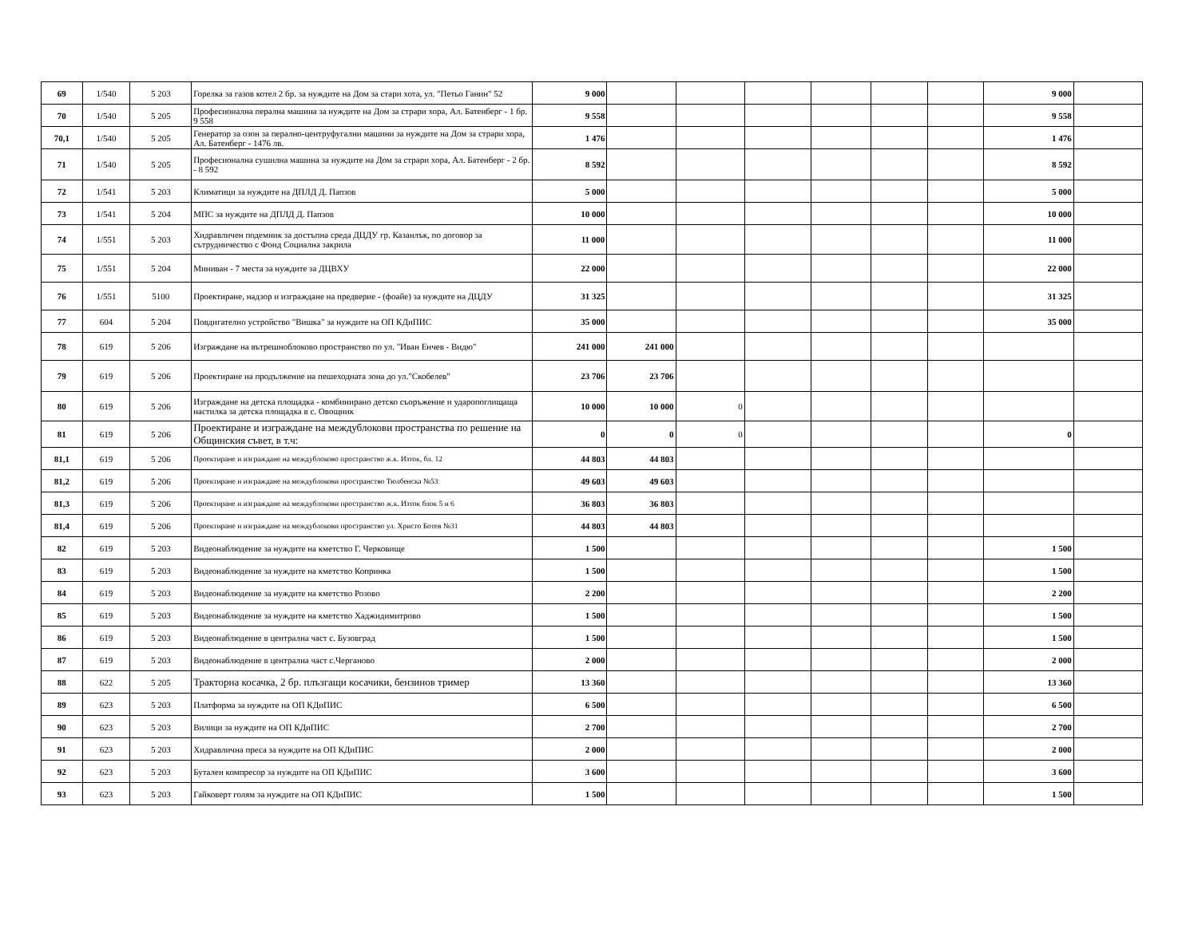| 69 | 1/540 | 5 203 | Горелка за газов котел 2 бр. за нуждите на Дом за стари хота, ул. "Петьо Ганин" 52 | 9 000 | | | | | | | 9 000 | |
| 70 | 1/540 | 5 205 | Професионална перална машина за нуждите на Дом за страри хора, Ал. Батенберг - 1 бр. 9 558 | 9 558 | | | | | | | 9 558 | |
| 70,1 | 1/540 | 5 205 | Генератор за озон за перално-центруфугални машини за нуждите на Дом за страри хора, Ал. Батенберг - 1476 лв. | 1 476 | | | | | | | 1 476 | |
| 71 | 1/540 | 5 205 | Професионална сушилна машина за нуждите на Дом за страри хора, Ал. Батенберг - 2 бр. - 8 592 | 8 592 | | | | | | | 8 592 | |
| 72 | 1/541 | 5 203 | Климатици за нуждите на ДПЛД Д. Папзов | 5 000 | | | | | | | 5 000 | |
| 73 | 1/541 | 5 204 | МПС за нуждите на ДПЛД Д. Папзов | 10 000 | | | | | | | 10 000 | |
| 74 | 1/551 | 5 203 | Хидравличен подемник за достъпна среда ДЦДУ гр. Казанлък, по договор за сътрудничество с Фонд Социална закрила | 11 000 | | | | | | | 11 000 | |
| 75 | 1/551 | 5 204 | Миниван - 7 места за нуждите за ДЦВХУ | 22 000 | | | | | | | 22 000 | |
| 76 | 1/551 | 5100 | Проектиране, надзор и изграждане на предверие - (фоайе) за нуждите на ДЦДУ | 31 325 | | | | | | | 31 325 | |
| 77 | 604 | 5 204 | Повдигателно устройство "Вишка" за нуждите на ОП КДиПИС | 35 000 | | | | | | | 35 000 | |
| 78 | 619 | 5 206 | Изграждане на вътрешноблоково пространство по ул. "Иван Енчев - Видю" | 241 000 | 241 000 | | | | | | | |
| 79 | 619 | 5 206 | Проектиране на продължение на пешеходната зона до ул."Скобелев" | 23 706 | 23 706 | | | | | | | |
| 80 | 619 | 5 206 | Изграждане на детска площадка - комбинирано детско съоръжение и ударопоглищаща настилка за детска площадка в с. Овощник | 10 000 | 10 000 | 0 | | | | | | |
| 81 | 619 | 5 206 | Проектиране и изграждане на междублокови пространства по решение на Общинския съвет, в т.ч: | 0 | 0 | 0 | | | | | 0 | |
| 81,1 | 619 | 5 206 | Проектиране и изграждане на междублоково пространство ж.к. Изток, бл. 12 | 44 803 | 44 803 | | | | | | | |
| 81,2 | 619 | 5 206 | Проектиране и изграждане на междублокови пространство Тюлбенска №53 | 49 603 | 49 603 | | | | | | | |
| 81,3 | 619 | 5 206 | Проектиране и изграждане на междублокови пространство ж.к. Изток блок 5 и 6 | 36 803 | 36 803 | | | | | | | |
| 81,4 | 619 | 5 206 | Проектиране и изграждане на междублокови пространство ул. Христо Ботев №31 | 44 803 | 44 803 | | | | | | | |
| 82 | 619 | 5 203 | Видеонаблюдение за нуждите на кметство Г. Черковище | 1 500 | | | | | | | 1 500 | |
| 83 | 619 | 5 203 | Видеонаблюдение за нуждите на кметство Копринка | 1 500 | | | | | | | 1 500 | |
| 84 | 619 | 5 203 | Видеонаблюдение за нуждите на кметство Розово | 2 200 | | | | | | | 2 200 | |
| 85 | 619 | 5 203 | Видеонаблюдение за нуждите на кметство Хаджидимитрово | 1 500 | | | | | | | 1 500 | |
| 86 | 619 | 5 203 | Видеонаблюдение в централна част с. Бузовград | 1 500 | | | | | | | 1 500 | |
| 87 | 619 | 5 203 | Видеонаблюдение в централна част с.Черганово | 2 000 | | | | | | | 2 000 | |
| 88 | 622 | 5 205 | Тракторна косачка, 2 бр. плъзгащи косачики, бензинов тример | 13 360 | | | | | | | 13 360 | |
| 89 | 623 | 5 203 | Платформа за нуждите на ОП КДиПИС | 6 500 | | | | | | | 6 500 | |
| 90 | 623 | 5 203 | Вилици за нуждите на ОП КДиПИС | 2 700 | | | | | | | 2 700 | |
| 91 | 623 | 5 203 | Хидравлична преса за нуждите на ОП КДиПИС | 2 000 | | | | | | | 2 000 | |
| 92 | 623 | 5 203 | Бутален компресор за нуждите на ОП КДиПИС | 3 600 | | | | | | | 3 600 | |
| 93 | 623 | 5 203 | Гайковерт голям за нуждите на ОП КДиПИС | 1 500 | | | | | | | 1 500 | |